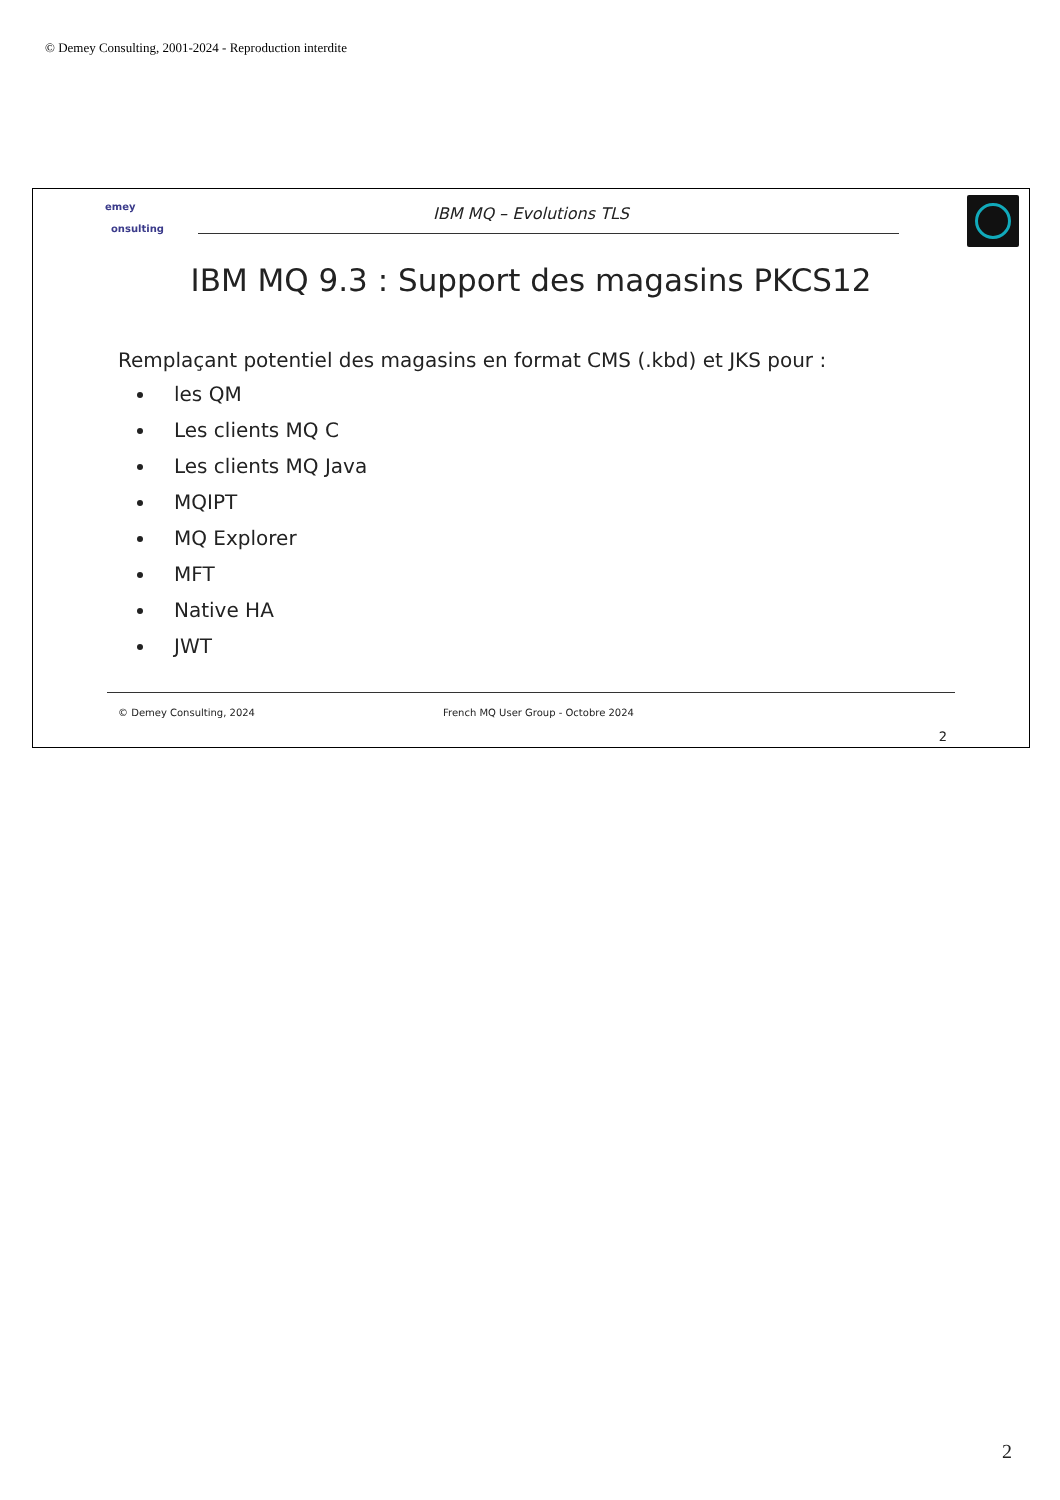© Demey Consulting, 2001-2024 - Reproduction interdite
emey
onsulting
IBM MQ – Evolutions TLS
IBM MQ 9.3 : Support des magasins PKCS12
Remplaçant potentiel des magasins en format CMS (.kbd) et JKS pour :
les QM
Les clients MQ C
Les clients MQ Java
MQIPT
MQ Explorer
MFT
Native HA
JWT
© Demey Consulting, 2024
French MQ User Group - Octobre 2024
2
2